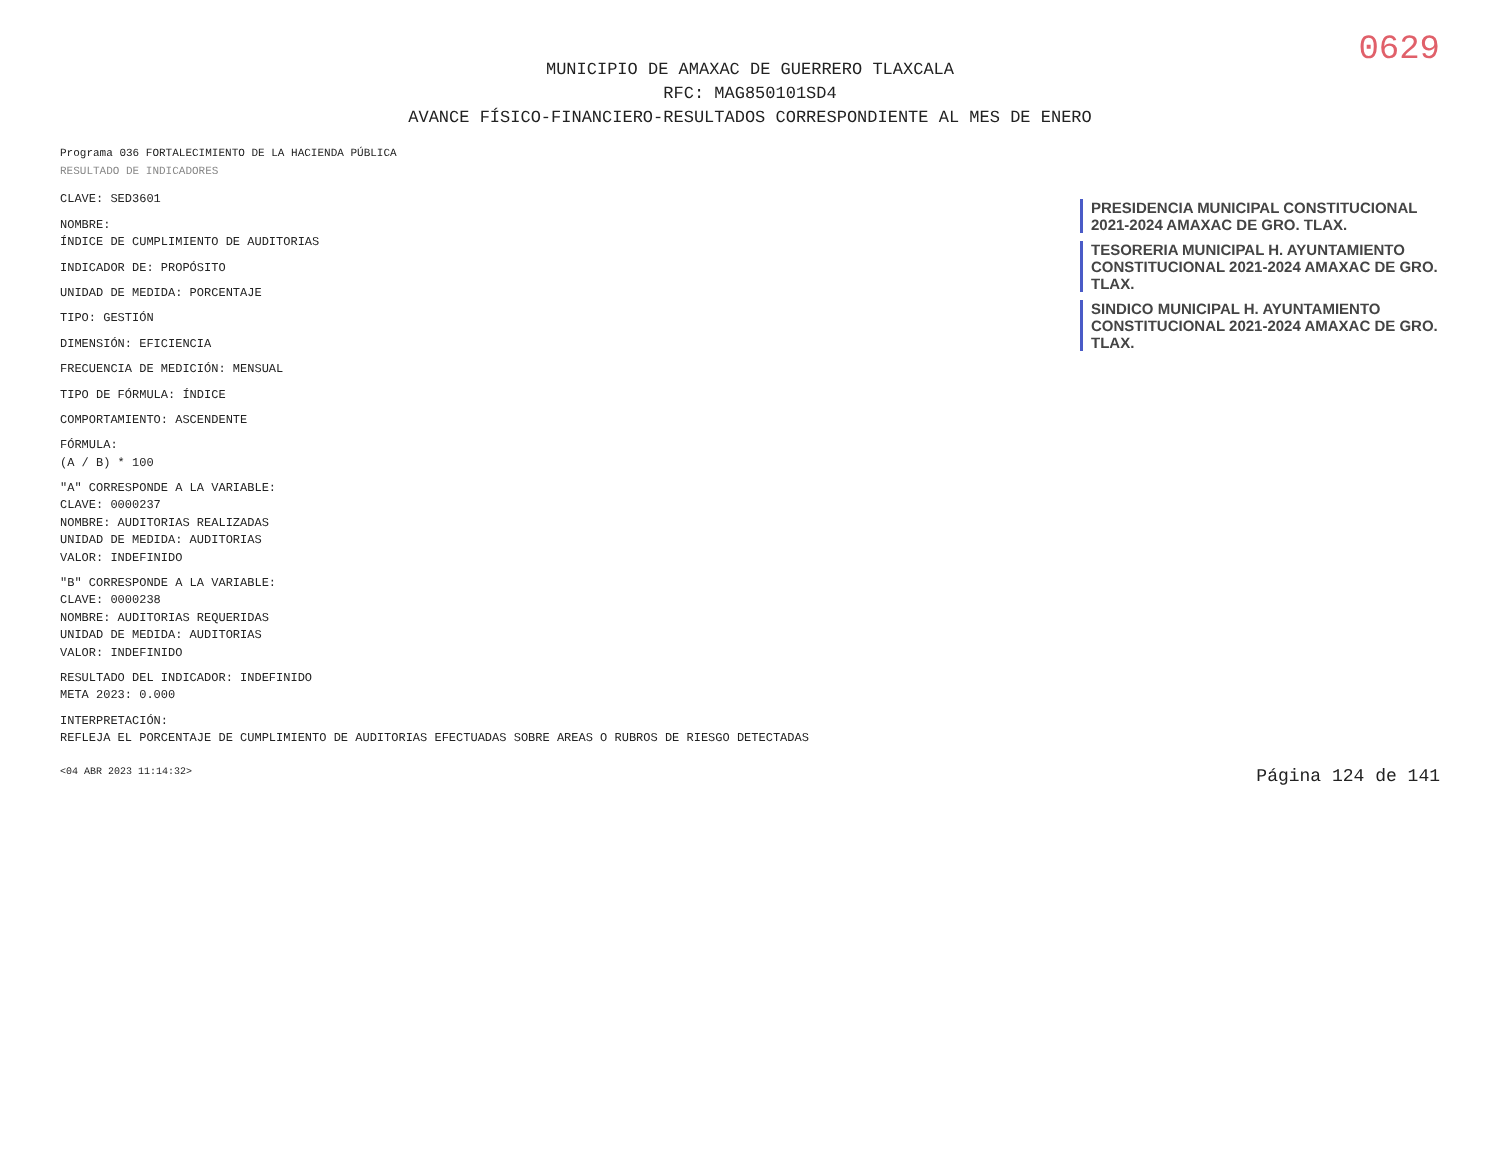0629
MUNICIPIO DE AMAXAC DE GUERRERO TLAXCALA
RFC: MAG850101SD4
AVANCE FÍSICO-FINANCIERO-RESULTADOS CORRESPONDIENTE AL MES DE ENERO
Programa 036 FORTALECIMIENTO DE LA HACIENDA PÚBLICA
RESULTADO DE INDICADORES
CLAVE: SED3601
NOMBRE:
ÍNDICE DE CUMPLIMIENTO DE AUDITORIAS
INDICADOR DE: PROPÓSITO
UNIDAD DE MEDIDA: PORCENTAJE
TIPO: GESTIÓN
DIMENSIÓN: EFICIENCIA
FRECUENCIA DE MEDICIÓN: MENSUAL
TIPO DE FÓRMULA: ÍNDICE
COMPORTAMIENTO: ASCENDENTE
FÓRMULA:
(A / B) * 100
"A" CORRESPONDE A LA VARIABLE:
CLAVE: 0000237
NOMBRE: AUDITORIAS REALIZADAS
UNIDAD DE MEDIDA: AUDITORIAS
VALOR: INDEFINIDO
"B" CORRESPONDE A LA VARIABLE:
CLAVE: 0000238
NOMBRE: AUDITORIAS REQUERIDAS
UNIDAD DE MEDIDA: AUDITORIAS
VALOR: INDEFINIDO
RESULTADO DEL INDICADOR: INDEFINIDO
META 2023: 0.000
INTERPRETACIÓN:
REFLEJA EL PORCENTAJE DE CUMPLIMIENTO DE AUDITORIAS EFECTUADAS SOBRE AREAS O RUBROS DE RIESGO DETECTADAS
PRESIDENCIA MUNICIPAL CONSTITUCIONAL 2021-2024 AMAXAC DE GRO. TLAX.
TESORERIA MUNICIPAL H. AYUNTAMIENTO CONSTITUCIONAL 2021-2024 AMAXAC DE GRO. TLAX.
SINDICO MUNICIPAL H. AYUNTAMIENTO CONSTITUCIONAL 2021-2024 AMAXAC DE GRO. TLAX.
<04 ABR 2023 11:14:32> Página 124 de 141